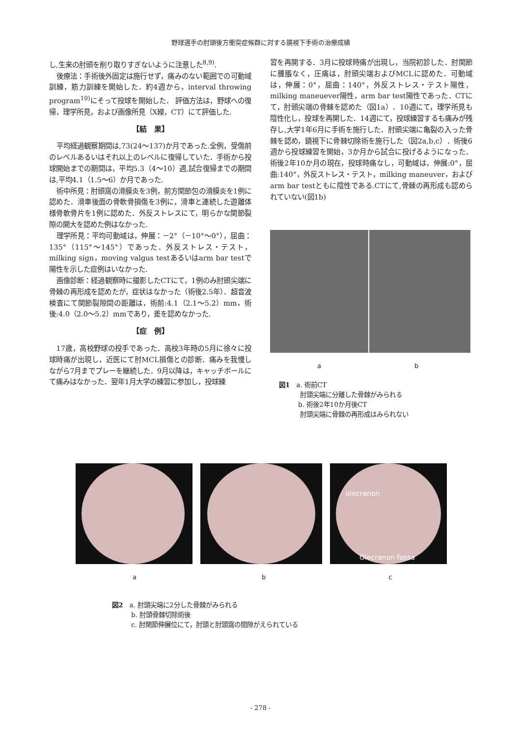野球選手の肘頭後方衝突症候群に対する鏡視下手術の治療成績
し,生来の肘頭を削り取りすぎないように注意した<sup>8,9)</sup>.
後療法：手術後外固定は施行せず，痛みのない範囲での可動域訓練，筋力訓練を開始した．約4週から，interval throwing program<sup>10)</sup>にそって投球を開始した． 評価方法は，野球への復帰，理学所見，および画像所見（X線，CT）にて評価した.
【結　果】
平均経過観察期間は,73(24～137)か月であった.全例，受傷前のレベルあるいはそれ以上のレベルに復帰していた．手術から投球開始までの期間は，平均5.3（4～10）週,試合復帰までの期間は,平均4.1（1.5～6）か月であった.
術中所見：肘頭窩の滑膜炎を3例，前方関節包の滑膜炎を1例に認めた．滑車後面の骨軟骨損傷を3例に，滑車と連続した遊離体様骨軟骨片を1例に認めた．外反ストレスにて，明らかな関節裂隙の開大を認めた例はなかった.
理学所見：平均可動域は，伸展：－2°（－10°～0°），屈曲：135°（115°～145°）であった．外反ストレス・テスト，milking sign，moving valgus testあるいはarm bar testで陽性を示した症例はいなかった.
画像診断：経過観察時に撮影したCTにて，1例のみ肘頭尖端に骨棘の再形成を認めたが，症状はなかった（術後2.5年）．超音波検査にて関節裂隙間の距離は，術前:4.1（2.1～5.2）mm，術後:4.0（2.0～5.2）mmであり，差を認めなかった.
【症　例】
17歳，高校野球の投手であった．高校3年時の5月に徐々に投球時痛が出現し，近医にて肘MCL損傷との診断．痛みを我慢しながら7月までプレーを継続した．9月以降は，キャッチボールにて痛みはなかった．翌年1月大学の練習に参加し，投球練
習を再開する．3月に投球時痛が出現し，当院初診した．肘関節に腫脹なく，圧痛は，肘頭尖端およびMCLに認めた．可動域は，伸展：0°，屈曲：140°，外反ストレス・テスト陽性，milking maneuever陽性，arm bar test陽性であった．CTにて，肘頭尖端の骨棘を認めた（図1a）．10週にて，理学所見も陰性化し，投球を再開した．14週にて，投球練習するも痛みが残存し,大学1年6月に手術を施行した．肘頭尖端に亀裂の入った骨棘を認め，鏡視下に骨棘切除術を施行した（図2a,b,c）．術後6週から投球練習を開始，3か月から試合に投げるようになった．術後2年10か月の現在，投球時痛なし，可動域は，伸展:0°，屈曲:140°，外反ストレス・テスト，milking maneuver，およびarm bar testともに陰性である.CTにて,骨棘の再形成も認められていない(図1b)
a b
図1　a. 術前CT
　　　 肘頭尖端に分離した骨棘がみられる
　　　b. 術後2年10か月後CT
　　　 肘頭尖端に骨棘の再形成はみられない
olecranon
Olecranon fossa
a b c
図2　a. 肘頭尖端に2分した骨棘がみられる
　　　b. 肘頭骨棘切除術後
　　　c. 肘関節伸展位にて，肘頭と肘頭窩の間隙がえられている
- 278 -